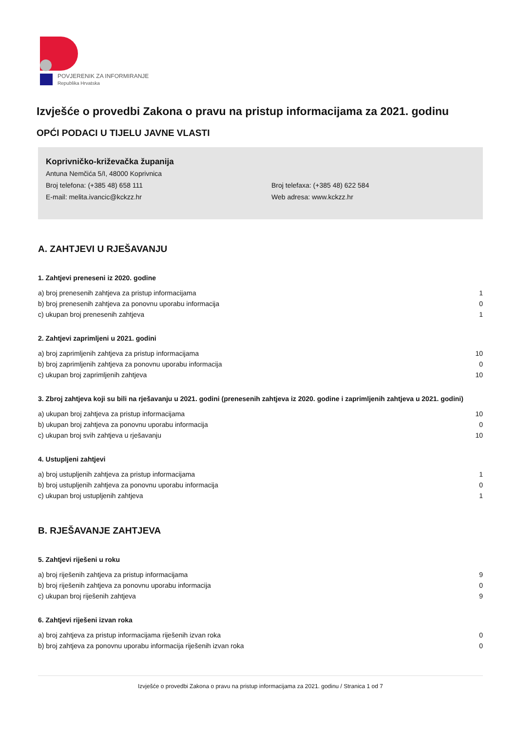POVJERENIK ZA INFORMIRANJE
Republika Hrvatska
Izvješće o provedbi Zakona o pravu na pristup informacijama za 2021. godinu
OPĆI PODACI U TIJELU JAVNE VLASTI
Koprivničko-križevačka županija
Antuna Nemčića 5/I, 48000 Koprivnica
Broj telefona: (+385 48) 658 111
Broj telefaxa: (+385 48) 622 584
E-mail: melita.ivancic@kckzz.hr
Web adresa: www.kckzz.hr
A. ZAHTJEVI U RJEŠAVANJU
1. Zahtjevi preneseni iz 2020. godine
| a) broj prenesenih zahtjeva za pristup informacijama | 1 |
| b) broj prenesenih zahtjeva za ponovnu uporabu informacija | 0 |
| c) ukupan broj prenesenih zahtjeva | 1 |
2. Zahtjevi zaprimljeni u 2021. godini
| a) broj zaprimljenih zahtjeva za pristup informacijama | 10 |
| b) broj zaprimljenih zahtjeva za ponovnu uporabu informacija | 0 |
| c) ukupan broj zaprimljenih zahtjeva | 10 |
3. Zbroj zahtjeva koji su bili na rješavanju u 2021. godini (prenesenih zahtjeva iz 2020. godine i zaprimljenih zahtjeva u 2021. godini)
| a) ukupan broj zahtjeva za pristup informacijama | 10 |
| b) ukupan broj zahtjeva za ponovnu uporabu informacija | 0 |
| c) ukupan broj svih zahtjeva u rješavanju | 10 |
4. Ustupljeni zahtjevi
| a) broj ustupljenih zahtjeva za pristup informacijama | 1 |
| b) broj ustupljenih zahtjeva za ponovnu uporabu informacija | 0 |
| c) ukupan broj ustupljenih zahtjeva | 1 |
B. RJEŠAVANJE ZAHTJEVA
5. Zahtjevi riješeni u roku
| a) broj riješenih zahtjeva za pristup informacijama | 9 |
| b) broj riješenih zahtjeva za ponovnu uporabu informacija | 0 |
| c) ukupan broj riješenih zahtjeva | 9 |
6. Zahtjevi riješeni izvan roka
| a) broj zahtjeva za pristup informacijama riješenih izvan roka | 0 |
| b) broj zahtjeva za ponovnu uporabu informacija riješenih izvan roka | 0 |
Izvješće o provedbi Zakona o pravu na pristup informacijama za 2021. godinu / Stranica 1 od 7